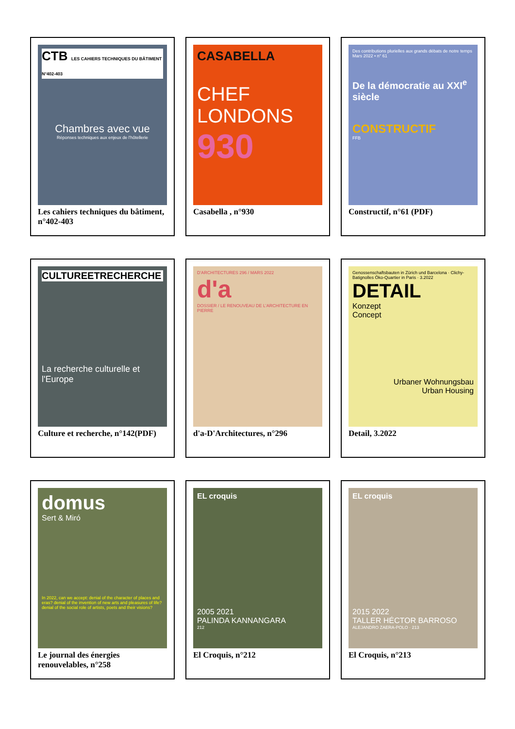CTB LES CAHIERS TECHNIQUES DU BÂTIMENT N°402-403
Chambres avec vue
Réponses techniques aux enjeux de l'hôtellerie
Les cahiers techniques du bâtiment, n°402-403
CASABELLA
CHEF LONDONS
930
Casabella , n°930
Des contributions plurielles aux grands débats de notre temps
Mars 2022 • n° 61
De la démocratie au XXI<sup>e</sup> siècle
CONSTRUCTIF
FFB
Constructif, n°61 (PDF)
CULTUREETRECHERCHE
La recherche culturelle et l'Europe
Culture et recherche, n°142(PDF)
D'ARCHITECTURES 296 / MARS 2022
d'a
DOSSIER / LE RENOUVEAU DE L'ARCHITECTURE EN PIERRE
d'a-D'Architectures, n°296
Genossenschaftsbauten in Zürich und Barcelona · Clichy-Batignolles Öko-Quartier in Paris · 3.2022
DETAIL
Konzept
Concept
Urbaner Wohnungsbau
Urban Housing
Detail, 3.2022
domus
Sert & Miró
In 2022, can we accept: denial of the character of places and eras? denial of the invention of new arts and pleasures of life? denial of the social role of artists, poets and their visions?
Le journal des énergies renouvelables, n°258
EL croquis
2005 2021
PALINDA KANNANGARA
212
El Croquis, n°212
EL croquis
2015 2022
TALLER HÉCTOR BARROSO
ALEJANDRO ZAERA-POLO · 213
El Croquis, n°213